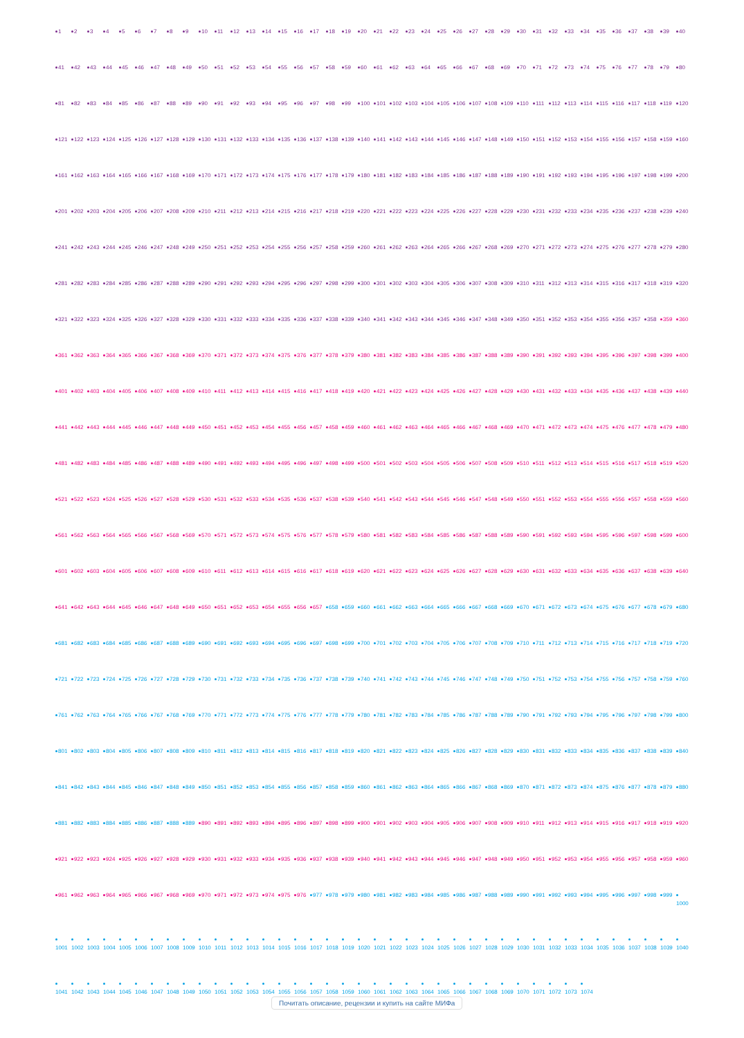123456789 10 11 12 13 14 15 16 17 18 19 20 21 22 23 24 25 26 27 28 29 30 31 32 33 34 35 36 37 38 39 40 41 42 43 44 45 46 47 48 49 50 51 52 53 54 55 56 57 58 59 60 61 62 63 64 65 66 67 68 69 70 71 72 73 74 75 76 77 78 79 80 81 82 83 84 85 86 87 88 89 90 91 92 93 94 95 96 97 98 99 100 101 102 103 104 105 106 107 108 109 110 111 112 113 114 115 116 117 118 119 120 121 122 123 124 125 126 127 128 129 130 131 132 133 134 135 136 137 138 139 140 141 142 143 144 145 146 147 148 149 150 151 152 153 154 155 156 157 158 159 160 161 162 163 164 165 166 167 168 169 170 171 172 173 174 175 176 177 178 179 180 181 182 183 184 185 186 187 188 189 190 191 192 193 194 195 196 197 198 199 200 201 202 203 204 205 206 207 208 209 210 211 212 213 214 215 216 217 218 219 220 221 222 223 224 225 226 227 228 229 230 231 232 233 234 235 236 237 238 239 240 241 242 243 244 245 246 247 248 249 250 251 252 253 254 255 256 257 258 259 260 261 262 263 264 265 266 267 268 269 270 271 272 273 274 275 276 277 278 279 280 281 282 283 284 285 286 287 288 289 290 291 292 293 294 295 296 297 298 299 300 301 302 303 304 305 306 307 308 309 310 311 312 313 314 315 316 317 318 319 320 321 322 323 324 325 326 327 328 329 330 331 332 333 334 335 336 337 338 339 340 341 342 343 344 345 346 347 348 349 350 351 352 353 354 355 356 357 358 359 360 361 362 363 364 365 366 367 368 369 370 371 372 373 374 375 376 377 378 379 380 381 382 383 384 385 386 387 388 389 390 391 392 393 394 395 396 397 398 399 400 401 402 403 404 405 406 407 408 409 410 411 412 413 414 415 416 417 418 419 420 421 422 423 424 425 426 427 428 429 430 431 432 433 434 435 436 437 438 439 440 441 442 443 444 445 446 447 448 449 450 451 452 453 454 455 456 457 458 459 460 461 462 463 464 465 466 467 468 469 470 471 472 473 474 475 476 477 478 479 480 481 482 483 484 485 486 487 488 489 490 491 492 493 494 495 496 497 498 499 500 501 502 503 504 505 506 507 508 509 510 511 512 513 514 515 516 517 518 519 520 521 522 523 524 525 526 527 528 529 530 531 532 533 534 535 536 537 538 539 540 541 542 543 544 545 546 547 548 549 550 551 552 553 554 555 556 557 558 559 560 561 562 563 564 565 566 567 568 569 570 571 572 573 574 575 576 577 578 579 580 581 582 583 584 585 586 587 588 589 590 591 592 593 594 595 596 597 598 599 600 601 602 603 604 605 606 607 608 609 610 611 612 613 614 615 616 617 618 619 620 621 622 623 624 625 626 627 628 629 630 631 632 633 634 635 636 637 638 639 640 641 642 643 644 645 646 647 648 649 650 651 652 653 654 655 656 657 658 659 660 661 662 663 664 665 666 667 668 669 670 671 672 673 674 675 676 677 678 679 680 681 682 683 684 685 686 687 688 689 690 691 692 693 694 695 696 697 698 699 700 701 702 703 704 705 706 707 708 709 710 711 712 713 714 715 716 717 718 719 720 721 722 723 724 725 726 727 728 729 730 731 732 733 734 735 736 737 738 739 740 741 742 743 744 745 746 747 748 749 750 751 752 753 754 755 756 757 758 759 760 761 762 763 764 765 766 767 768 769 770 771 772 773 774 775 776 777 778 779 780 781 782 783 784 785 786 787 788 789 790 791 792 793 794 795 796 797 798 799 800 801 802 803 804 805 806 807 808 809 810 811 812 813 814 815 816 817 818 819 820 821 822 823 824 825 826 827 828 829 830 831 832 833 834 835 836 837 838 839 840 841 842 843 844 845 846 847 848 849 850 851 852 853 854 855 856 857 858 859 860 861 862 863 864 865 866 867 868 869 870 871 872 873 874 875 876 877 878 879 880 881 882 883 884 885 886 887 888 889 890 891 892 893 894 895 896 897 898 899 900 901 902 903 904 905 906 907 908 909 910 911 912 913 914 915 916 917 918 919 920 921 922 923 924 925 926 927 928 929 930 931 932 933 934 935 936 937 938 939 940 941 942 943 944 945 946 947 948 949 950 951 952 953 954 955 956 957 958 959 960 961 962 963 964 965 966 967 968 969 970 971 972 973 974 975 976 977 978 979 980 981 982 983 984 985 986 987 988 989 990 991 992 993 994 995 996 997 998 999 1000 1001 1002 1003 1004 1005 1006 1007 1008 1009 1010 1011 1012 1013 1014 1015 1016 1017 1018 1019 1020 1021 1022 1023 1024 1025 1026 1027 1028 1029 1030 1031 1032 1033 1034 1035 1036 1037 1038 1039 1040 1041 1042 1043 1044 1045 1046 1047 1048 1049 1050 1051 1052 1053 1054 1055 1056 1057 1058 1059 1060 1061 1062 1063 1064 1065 1066 1067 1068 1069 1070 1071 1072 1073 1074
Почитать описание, рецензии и купить на сайте МИФа